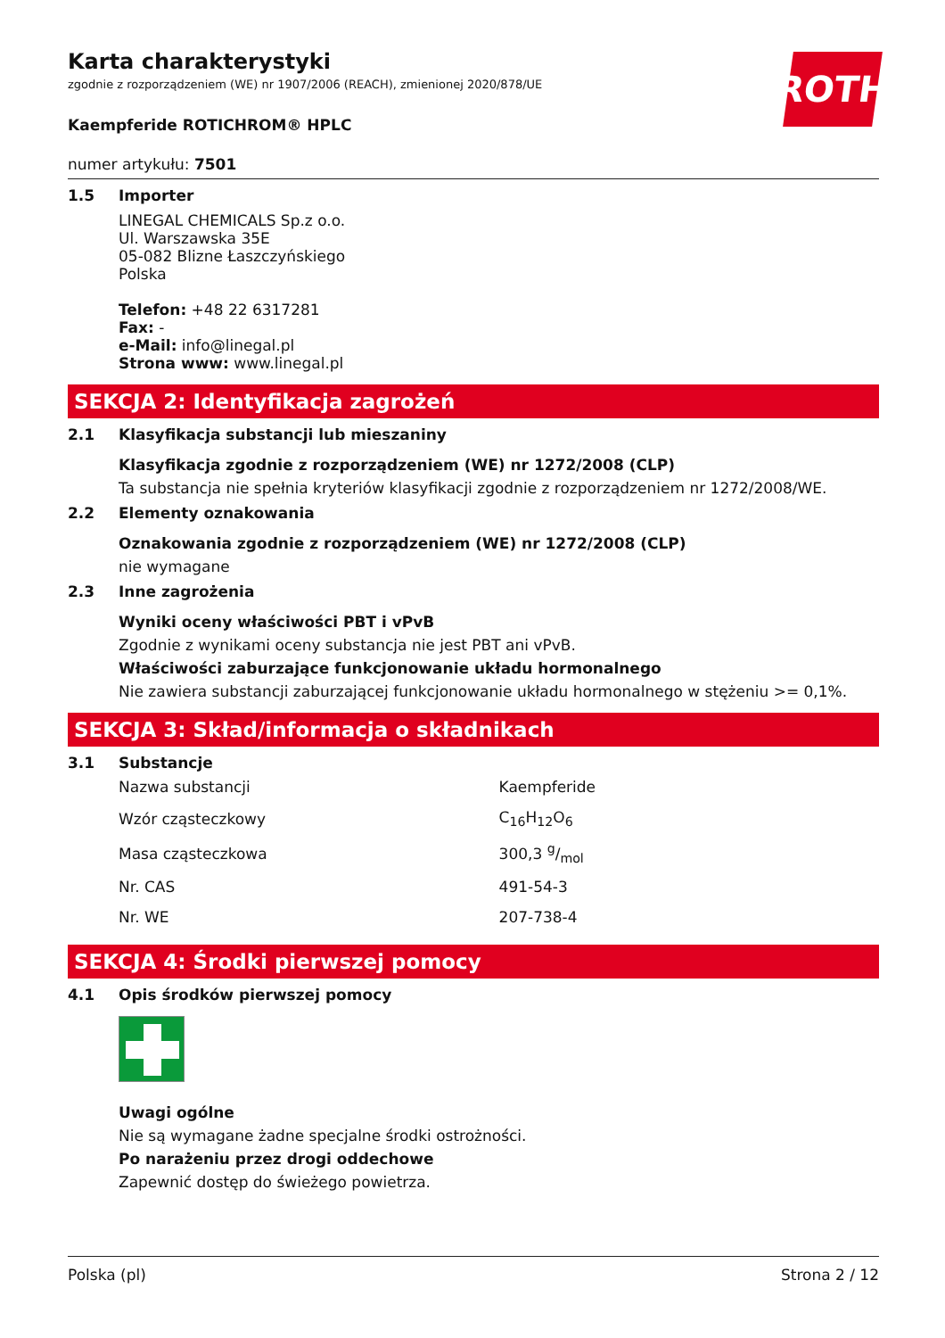ROTH
Karta charakterystyki
zgodnie z rozporządzeniem (WE) nr 1907/2006 (REACH), zmienionej 2020/878/UE
Kaempferide ROTICHROM® HPLC
numer artykułu: 7501
1.5 Importer
LINEGAL CHEMICALS Sp.z o.o.
Ul. Warszawska 35E
05-082 Blizne Łaszczyńskiego
Polska
Telefon: +48 22 6317281
Fax: -
e-Mail: info@linegal.pl
Strona www: www.linegal.pl
SEKCJA 2: Identyfikacja zagrożeń
2.1 Klasyfikacja substancji lub mieszaniny
Klasyfikacja zgodnie z rozporządzeniem (WE) nr 1272/2008 (CLP)
Ta substancja nie spełnia kryteriów klasyfikacji zgodnie z rozporządzeniem nr 1272/2008/WE.
2.2 Elementy oznakowania
Oznakowania zgodnie z rozporządzeniem (WE) nr 1272/2008 (CLP)
nie wymagane
2.3 Inne zagrożenia
Wyniki oceny właściwości PBT i vPvB
Zgodnie z wynikami oceny substancja nie jest PBT ani vPvB.
Właściwości zaburzające funkcjonowanie układu hormonalnego
Nie zawiera substancji zaburzającej funkcjonowanie układu hormonalnego w stężeniu >= 0,1%.
SEKCJA 3: Skład/informacja o składnikach
3.1 Substancje
| Nazwa substancji | Kaempferide |
| Wzór cząsteczkowy | C<sub>16</sub>H<sub>12</sub>O<sub>6</sub> |
| Masa cząsteczkowa | 300,3 g/mol |
| Nr. CAS | 491-54-3 |
| Nr. WE | 207-738-4 |
SEKCJA 4: Środki pierwszej pomocy
4.1 Opis środków pierwszej pomocy
Uwagi ogólne
Nie są wymagane żadne specjalne środki ostrożności.
Po narażeniu przez drogi oddechowe
Zapewnić dostęp do świeżego powietrza.
Polska (pl) Strona 2 / 12